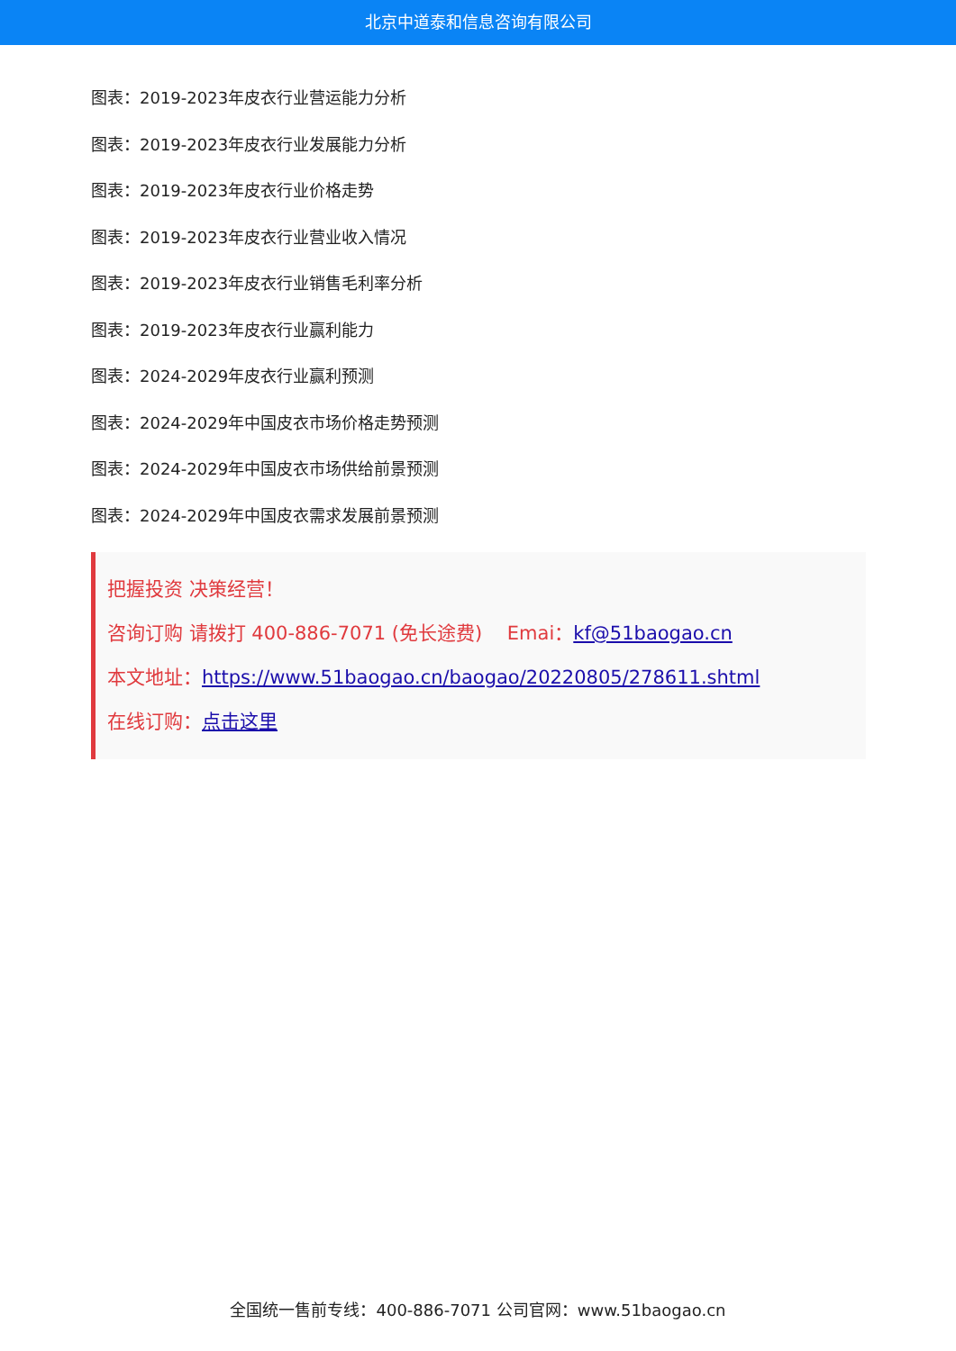北京中道泰和信息咨询有限公司
图表：2019-2023年皮衣行业营运能力分析
图表：2019-2023年皮衣行业发展能力分析
图表：2019-2023年皮衣行业价格走势
图表：2019-2023年皮衣行业营业收入情况
图表：2019-2023年皮衣行业销售毛利率分析
图表：2019-2023年皮衣行业赢利能力
图表：2024-2029年皮衣行业赢利预测
图表：2024-2029年中国皮衣市场价格走势预测
图表：2024-2029年中国皮衣市场供给前景预测
图表：2024-2029年中国皮衣需求发展前景预测
把握投资 决策经营！
咨询订购 请拨打 400-886-7071 (免长途费)　 Emai：kf@51baogao.cn
本文地址：https://www.51baogao.cn/baogao/20220805/278611.shtml
在线订购：点击这里
全国统一售前专线：400-886-7071 公司官网：www.51baogao.cn